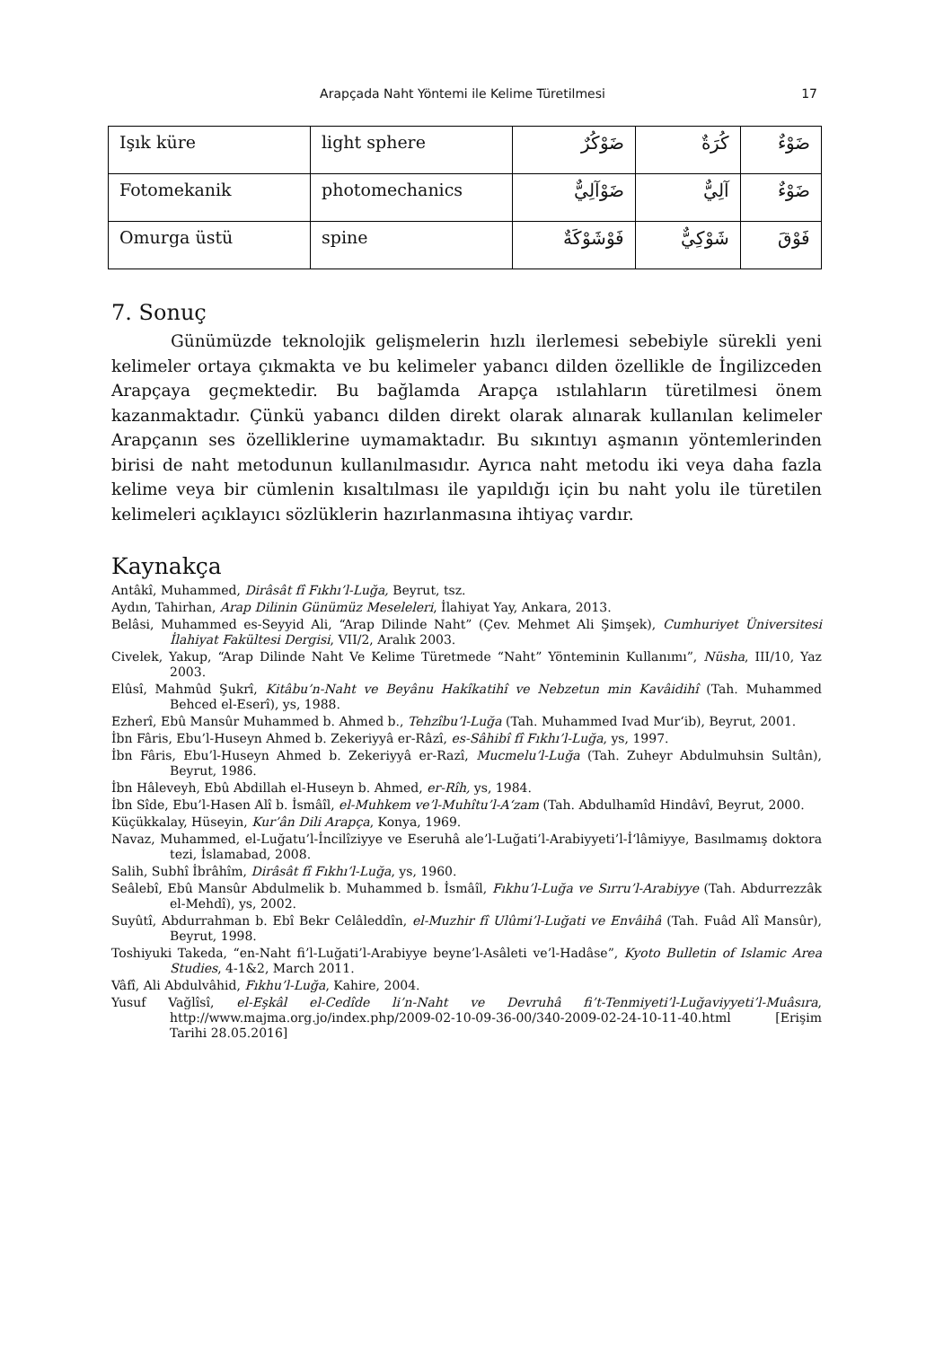Arapçada Naht Yöntemi ile Kelime Türetilmesi 17
| Işık küre | light sphere | ضَوْكُرٌ | كُرَةٌ | ضَوْءٌ |
| Fotomekanik | photomechanics | ضَوْآلِيٌّ | آلِيٌّ | ضَوْءٌ |
| Omurga üstü | spine | فَوْشَوْكَةٌ | شَوْكِيٌّ | فَوْقَ |
7. Sonuç
Günümüzde teknolojik gelişmelerin hızlı ilerlemesi sebebiyle sürekli yeni kelimeler ortaya çıkmakta ve bu kelimeler yabancı dilden özellikle de İngilizceden Arapçaya geçmektedir. Bu bağlamda Arapça ıstılahların türetilmesi önem kazanmaktadır. Çünkü yabancı dilden direkt olarak alınarak kullanılan kelimeler Arapçanın ses özelliklerine uymamaktadır. Bu sıkıntıyı aşmanın yöntemlerinden birisi de naht metodunun kullanılmasıdır. Ayrıca naht metodu iki veya daha fazla kelime veya bir cümlenin kısaltılması ile yapıldığı için bu naht yolu ile türetilen kelimeleri açıklayıcı sözlüklerin hazırlanmasına ihtiyaç vardır.
Kaynakça
Antâkî, Muhammed, Dirâsât fî Fıkhı’l-Luğa, Beyrut, tsz.
Aydın, Tahirhan, Arap Dilinin Günümüz Meseleleri, İlahiyat Yay, Ankara, 2013.
Belâsi, Muhammed es-Seyyid Ali, “Arap Dilinde Naht” (Çev. Mehmet Ali Şimşek), Cumhuriyet Üniversitesi İlahiyat Fakültesi Dergisi, VII/2, Aralık 2003.
Civelek, Yakup, “Arap Dilinde Naht Ve Kelime Türetmede “Naht” Yönteminin Kullanımı”, Nüsha, III/10, Yaz 2003.
Elûsî, Mahmûd Şukrî, Kitâbu’n-Naht ve Beyânu Hakîkatihî ve Nebzetun min Kavâidihî (Tah. Muhammed Behced el-Eserî), ys, 1988.
Ezherî, Ebû Mansûr Muhammed b. Ahmed b., Tehzîbu’l-Luğa (Tah. Muhammed Ivad Mur‘ib), Beyrut, 2001.
İbn Fâris, Ebu’l-Huseyn Ahmed b. Zekeriyyâ er-Râzî, es-Sâhibî fî Fıkhı’l-Luğa, ys, 1997.
İbn Fâris, Ebu’l-Huseyn Ahmed b. Zekeriyyâ er-Razî, Mucmelu’l-Luğa (Tah. Zuheyr Abdulmuhsin Sultân), Beyrut, 1986.
İbn Hâleveyh, Ebû Abdillah el-Huseyn b. Ahmed, er-Rîh, ys, 1984.
İbn Sîde, Ebu’l-Hasen Alî b. İsmâîl, el-Muhkem ve’l-Muhîtu’l-A‘zam (Tah. Abdulhamîd Hindâvî, Beyrut, 2000.
Küçükkalay, Hüseyin, Kur’ân Dili Arapça, Konya, 1969.
Navaz, Muhammed, el-Luğatu’l-İncilîziyye ve Eseruhâ ale’l-Luğati’l-Arabiyyeti’l-İ‘lâmiyye, Basılmamış doktora tezi, İslamabad, 2008.
Salih, Subhî İbrâhîm, Dirâsât fî Fıkhı’l-Luğa, ys, 1960.
Seâlebî, Ebû Mansûr Abdulmelik b. Muhammed b. İsmâîl, Fıkhu’l-Luğa ve Sırru’l-Arabiyye (Tah. Abdurrezzâk el-Mehdî), ys, 2002.
Suyûtî, Abdurrahman b. Ebî Bekr Celâleddîn, el-Muzhir fî Ulûmi’l-Luğati ve Envâihâ (Tah. Fuâd Alî Mansûr), Beyrut, 1998.
Toshiyuki Takeda, “en-Naht fi’l-Luğati’l-Arabiyye beyne’l-Asâleti ve’l-Hadâse”, Kyoto Bulletin of Islamic Area Studies, 4-1&2, March 2011.
Vâfî, Ali Abdulvâhid, Fıkhu’l-Luğa, Kahire, 2004.
Yusuf Vağlîsî, el-Eşkâl el-Cedîde li’n-Naht ve Devruhâ fi’t-Tenmiyeti’l-Luğaviyyeti’l-Muâsıra, http://www.majma.org.jo/index.php/2009-02-10-09-36-00/340-2009-02-24-10-11-40.html [Erişim Tarihi 28.05.2016]